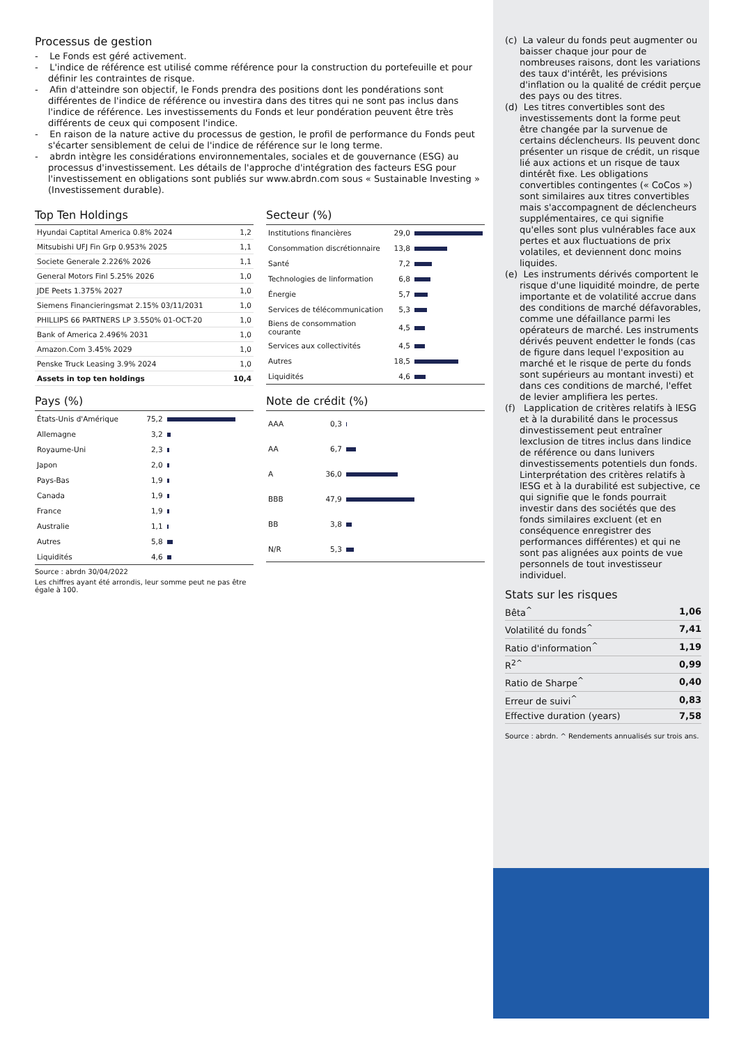Processus de gestion
- Le Fonds est géré activement.
- L'indice de référence est utilisé comme référence pour la construction du portefeuille et pour définir les contraintes de risque.
- Afin d'atteindre son objectif, le Fonds prendra des positions dont les pondérations sont différentes de l'indice de référence ou investira dans des titres qui ne sont pas inclus dans l'indice de référence. Les investissements du Fonds et leur pondération peuvent être très différents de ceux qui composent l'indice.
- En raison de la nature active du processus de gestion, le profil de performance du Fonds peut s'écarter sensiblement de celui de l'indice de référence sur le long terme.
- abrdn intègre les considérations environnementales, sociales et de gouvernance (ESG) au processus d'investissement. Les détails de l'approche d'intégration des facteurs ESG pour l'investissement en obligations sont publiés sur www.abrdn.com sous « Sustainable Investing » (Investissement durable).
Top Ten Holdings
| Hyundai Captital America 0.8% 2024 | 1,2 |
| Mitsubishi UFJ Fin Grp 0.953% 2025 | 1,1 |
| Societe Generale 2.226% 2026 | 1,1 |
| General Motors Finl 5.25% 2026 | 1,0 |
| JDE Peets 1.375% 2027 | 1,0 |
| Siemens Financieringsmat 2.15% 03/11/2031 | 1,0 |
| PHILLIPS 66 PARTNERS LP 3.550% 01-OCT-20 | 1,0 |
| Bank of America 2.496% 2031 | 1,0 |
| Amazon.Com 3.45% 2029 | 1,0 |
| Penske Truck Leasing 3.9% 2024 | 1,0 |
| Assets in top ten holdings | 10,4 |
Secteur (%)
| Institutions financières | 29,0 | |
| Consommation discrétionnaire | 13,8 | |
| Santé | 7,2 | |
| Technologies de linformation | 6,8 | |
| Énergie | 5,7 | |
| Services de télécommunication | 5,3 | |
| Biens de consommation courante | 4,5 | |
| Services aux collectivités | 4,5 | |
| Autres | 18,5 | |
| Liquidités | 4,6 | |
Pays (%)
| États-Unis d'Amérique | 75,2 | |
| Allemagne | 3,2 | |
| Royaume-Uni | 2,3 | |
| Japon | 2,0 | |
| Pays-Bas | 1,9 | |
| Canada | 1,9 | |
| France | 1,9 | |
| Australie | 1,1 | |
| Autres | 5,8 | |
| Liquidités | 4,6 | |
Source : abrdn 30/04/2022
Les chiffres ayant été arrondis, leur somme peut ne pas être égale à 100.
Note de crédit (%)
| AAA | 0,3 | |
| AA | 6,7 | |
| A | 36,0 | |
| BBB | 47,9 | |
| BB | 3,8 | |
| N/R | 5,3 | |
(c) La valeur du fonds peut augmenter ou baisser chaque jour pour de nombreuses raisons, dont les variations des taux d'intérêt, les prévisions d'inflation ou la qualité de crédit perçue des pays ou des titres.
(d) Les titres convertibles sont des investissements dont la forme peut être changée par la survenue de certains déclencheurs. Ils peuvent donc présenter un risque de crédit, un risque lié aux actions et un risque de taux dintérêt fixe. Les obligations convertibles contingentes (« CoCos ») sont similaires aux titres convertibles mais s'accompagnent de déclencheurs supplémentaires, ce qui signifie qu'elles sont plus vulnérables face aux pertes et aux fluctuations de prix volatiles, et deviennent donc moins liquides.
(e) Les instruments dérivés comportent le risque d'une liquidité moindre, de perte importante et de volatilité accrue dans des conditions de marché défavorables, comme une défaillance parmi les opérateurs de marché. Les instruments dérivés peuvent endetter le fonds (cas de figure dans lequel l'exposition au marché et le risque de perte du fonds sont supérieurs au montant investi) et dans ces conditions de marché, l'effet de levier amplifiera les pertes.
(f) Lapplication de critères relatifs à lESG et à la durabilité dans le processus dinvestissement peut entraîner lexclusion de titres inclus dans lindice de référence ou dans lunivers dinvestissements potentiels dun fonds. Linterprétation des critères relatifs à lESG et à la durabilité est subjective, ce qui signifie que le fonds pourrait investir dans des sociétés que des fonds similaires excluent (et en conséquence enregistrer des performances différentes) et qui ne sont pas alignées aux points de vue personnels de tout investisseur individuel.
Stats sur les risques
| Bêta<sup>^</sup> | 1,06 |
| Volatilité du fonds<sup>^</sup> | 7,41 |
| Ratio d'information<sup>^</sup> | 1,19 |
| R<sup>2^</sup> | 0,99 |
| Ratio de Sharpe<sup>^</sup> | 0,40 |
| Erreur de suivi<sup>^</sup> | 0,83 |
| Effective duration (years) | 7,58 |
Source : abrdn. ^ Rendements annualisés sur trois ans.